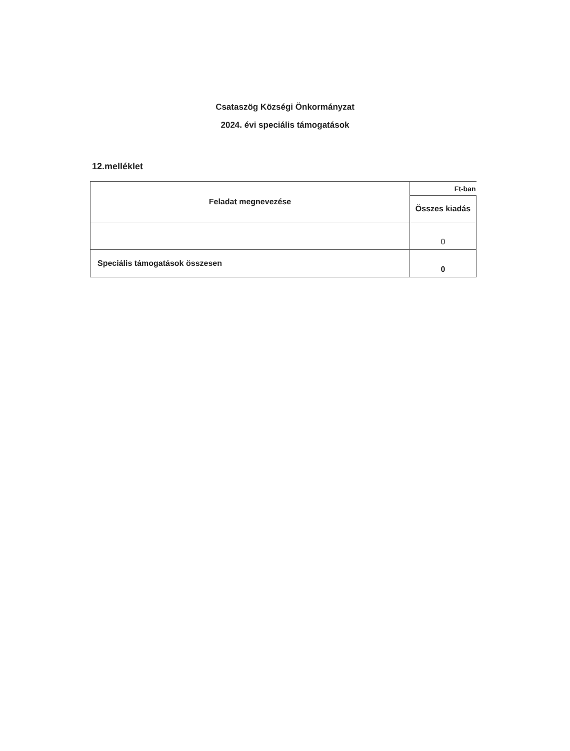Csataszög Községi Önkormányzat
2024. évi speciális támogatások
12.melléklet
| Feladat megnevezése | Ft-ban |
| | Összes kiadás |
| | 0 |
| Speciális támogatások összesen | 0 |